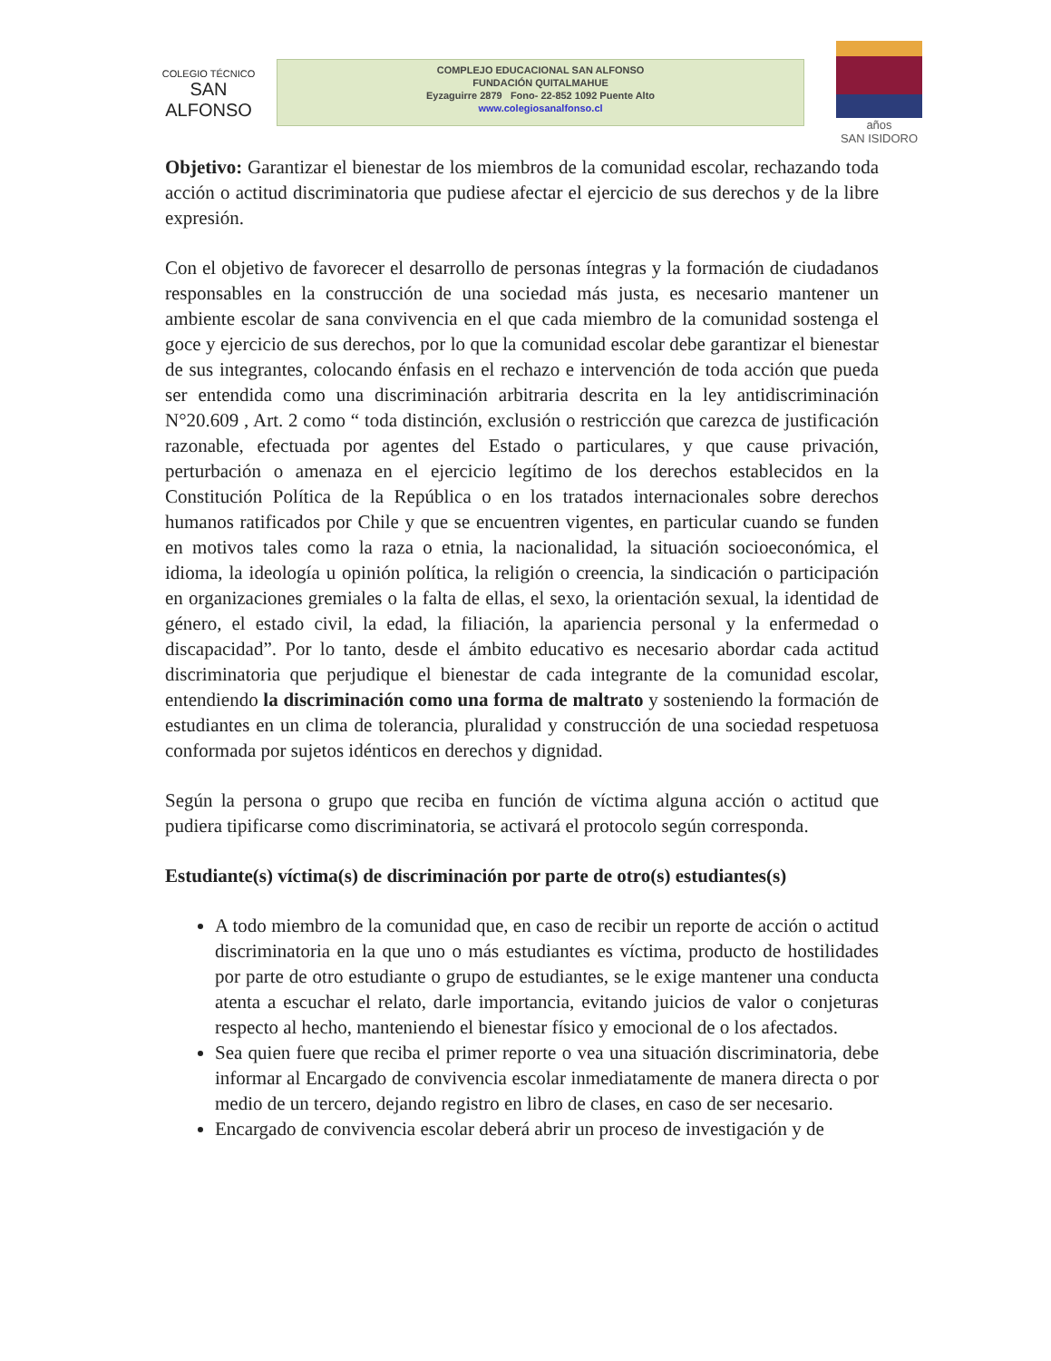COLEGIO TÉCNICO
SAN ALFONSO
COMPLEJO EDUCACIONAL SAN ALFONSO
FUNDACIÓN QUITALMAHUE
Eyzaguirre 2879 Fono- 22-852 1092 Puente Alto
www.colegiosanalfonso.cl
años
SAN ISIDORO
Objetivo: Garantizar el bienestar de los miembros de la comunidad escolar, rechazando toda acción o actitud discriminatoria que pudiese afectar el ejercicio de sus derechos y de la libre expresión.
Con el objetivo de favorecer el desarrollo de personas íntegras y la formación de ciudadanos responsables en la construcción de una sociedad más justa, es necesario mantener un ambiente escolar de sana convivencia en el que cada miembro de la comunidad sostenga el goce y ejercicio de sus derechos, por lo que la comunidad escolar debe garantizar el bienestar de sus integrantes, colocando énfasis en el rechazo e intervención de toda acción que pueda ser entendida como una discriminación arbitraria descrita en la ley antidiscriminación N°20.609 , Art. 2 como “ toda distinción, exclusión o restricción que carezca de justificación razonable, efectuada por agentes del Estado o particulares, y que cause privación, perturbación o amenaza en el ejercicio legítimo de los derechos establecidos en la Constitución Política de la República o en los tratados internacionales sobre derechos humanos ratificados por Chile y que se encuentren vigentes, en particular cuando se funden en motivos tales como la raza o etnia, la nacionalidad, la situación socioeconómica, el idioma, la ideología u opinión política, la religión o creencia, la sindicación o participación en organizaciones gremiales o la falta de ellas, el sexo, la orientación sexual, la identidad de género, el estado civil, la edad, la filiación, la apariencia personal y la enfermedad o discapacidad”. Por lo tanto, desde el ámbito educativo es necesario abordar cada actitud discriminatoria que perjudique el bienestar de cada integrante de la comunidad escolar, entendiendo la discriminación como una forma de maltrato y sosteniendo la formación de estudiantes en un clima de tolerancia, pluralidad y construcción de una sociedad respetuosa conformada por sujetos idénticos en derechos y dignidad.
Según la persona o grupo que reciba en función de víctima alguna acción o actitud que pudiera tipificarse como discriminatoria, se activará el protocolo según corresponda.
Estudiante(s) víctima(s) de discriminación por parte de otro(s) estudiantes(s)
A todo miembro de la comunidad que, en caso de recibir un reporte de acción o actitud discriminatoria en la que uno o más estudiantes es víctima, producto de hostilidades por parte de otro estudiante o grupo de estudiantes, se le exige mantener una conducta atenta a escuchar el relato, darle importancia, evitando juicios de valor o conjeturas respecto al hecho, manteniendo el bienestar físico y emocional de o los afectados.
Sea quien fuere que reciba el primer reporte o vea una situación discriminatoria, debe informar al Encargado de convivencia escolar inmediatamente de manera directa o por medio de un tercero, dejando registro en libro de clases, en caso de ser necesario.
Encargado de convivencia escolar deberá abrir un proceso de investigación y de